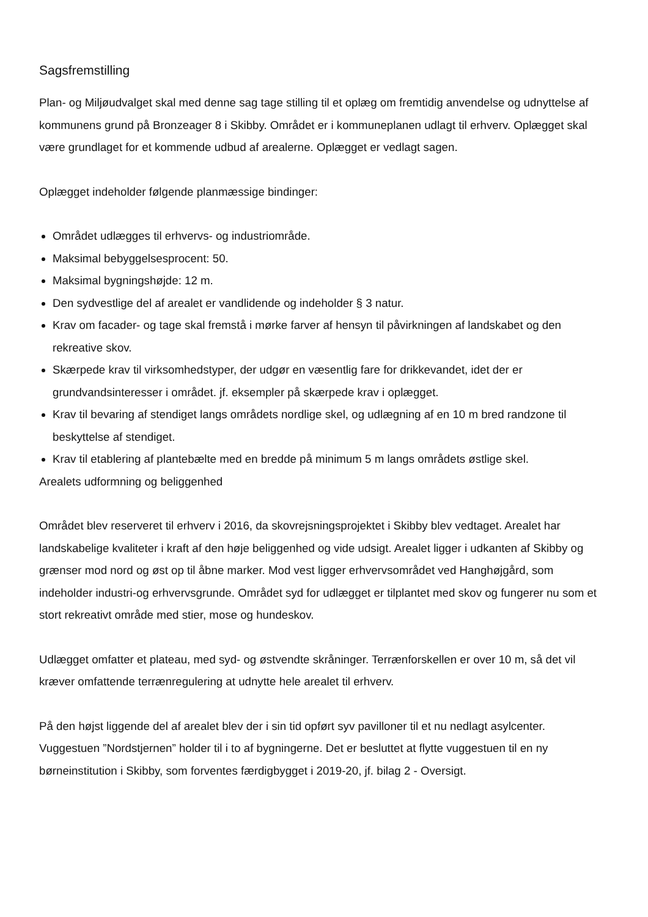Sagsfremstilling
Plan- og Miljøudvalget skal med denne sag tage stilling til et oplæg om fremtidig anvendelse og udnyttelse af kommunens grund på Bronzeager 8 i Skibby. Området er i kommuneplanen udlagt til erhverv. Oplægget skal være grundlaget for et kommende udbud af arealerne. Oplægget er vedlagt sagen.
Oplægget indeholder følgende planmæssige bindinger:
Området udlægges til erhvervs- og industriområde.
Maksimal bebyggelsesprocent: 50.
Maksimal bygningshøjde: 12 m.
Den sydvestlige del af arealet er vandlidende og indeholder § 3 natur.
Krav om facader- og tage skal fremstå i mørke farver af hensyn til påvirkningen af landskabet og den rekreative skov.
Skærpede krav til virksomhedstyper, der udgør en væsentlig fare for drikkevandet, idet der er grundvandsinteresser i området. jf. eksempler på skærpede krav i oplægget.
Krav til bevaring af stendiget langs områdets nordlige skel, og udlægning af en 10 m bred randzone til beskyttelse af stendiget.
Krav til etablering af plantebælte med en bredde på minimum 5 m langs områdets østlige skel.
Arealets udformning og beliggenhed
Området blev reserveret til erhverv i 2016, da skovrejsningsprojektet i Skibby blev vedtaget. Arealet har landskabelige kvaliteter i kraft af den høje beliggenhed og vide udsigt. Arealet ligger i udkanten af Skibby og grænser mod nord og øst op til åbne marker. Mod vest ligger erhvervsområdet ved Hanghøjgård, som indeholder industri-og erhvervsgrunde. Området syd for udlægget er tilplantet med skov og fungerer nu som et stort rekreativt område med stier, mose og hundeskov.
Udlægget omfatter et plateau, med syd- og østvendte skråninger. Terrænforskellen er over 10 m, så det vil kræver omfattende terrænregulering at udnytte hele arealet til erhverv.
På den højst liggende del af arealet blev der i sin tid opført syv pavilloner til et nu nedlagt asylcenter. Vuggestuen ”Nordstjernen” holder til i to af bygningerne. Det er besluttet at flytte vuggestuen til en ny børneinstitution i Skibby, som forventes færdigbygget i 2019-20, jf. bilag 2 - Oversigt.